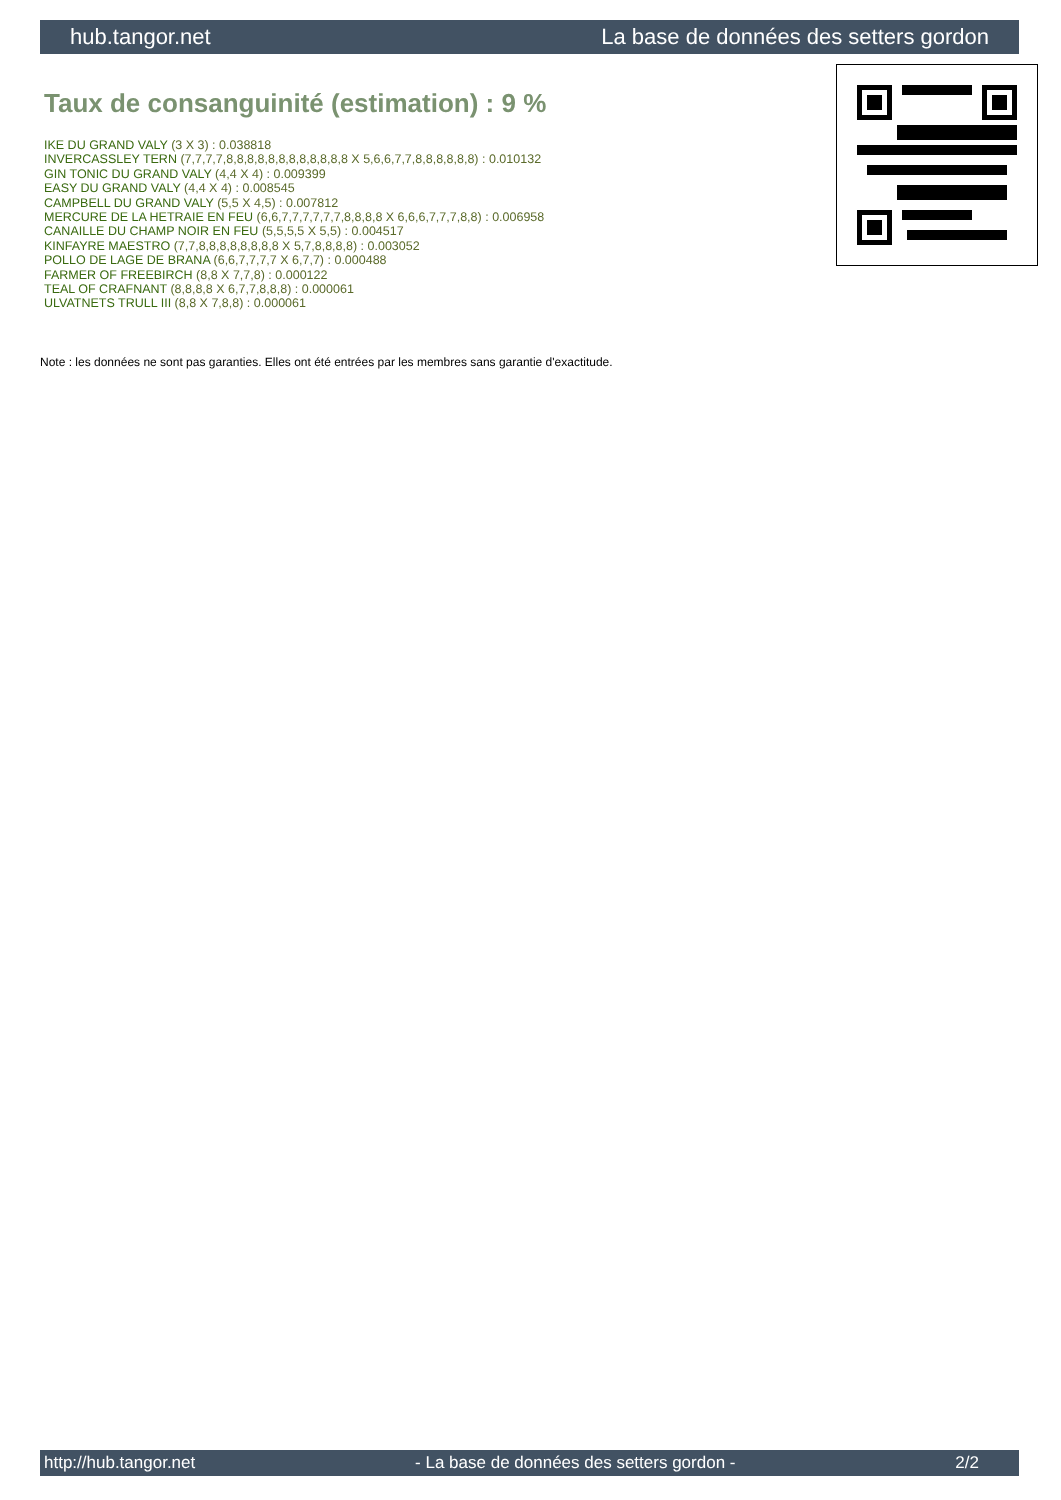hub.tangor.net La base de données des setters gordon
Taux de consanguinité (estimation) : 9 %
IKE DU GRAND VALY (3 X 3) : 0.038818
INVERCASSLEY TERN (7,7,7,7,8,8,8,8,8,8,8,8,8,8,8,8 X 5,6,6,7,7,8,8,8,8,8,8) : 0.010132
GIN TONIC DU GRAND VALY (4,4 X 4) : 0.009399
EASY DU GRAND VALY (4,4 X 4) : 0.008545
CAMPBELL DU GRAND VALY (5,5 X 4,5) : 0.007812
MERCURE DE LA HETRAIE EN FEU (6,6,7,7,7,7,7,7,8,8,8,8 X 6,6,6,7,7,7,8,8) : 0.006958
CANAILLE DU CHAMP NOIR EN FEU (5,5,5,5 X 5,5) : 0.004517
KINFAYRE MAESTRO (7,7,8,8,8,8,8,8,8,8 X 5,7,8,8,8,8) : 0.003052
POLLO DE LAGE DE BRANA (6,6,7,7,7,7 X 6,7,7) : 0.000488
FARMER OF FREEBIRCH (8,8 X 7,7,8) : 0.000122
TEAL OF CRAFNANT (8,8,8,8 X 6,7,7,8,8,8) : 0.000061
ULVATNETS TRULL III (8,8 X 7,8,8) : 0.000061
Note : les données ne sont pas garanties. Elles ont été entrées par les membres sans garantie d'exactitude.
http://hub.tangor.net - La base de données des setters gordon - 2/2